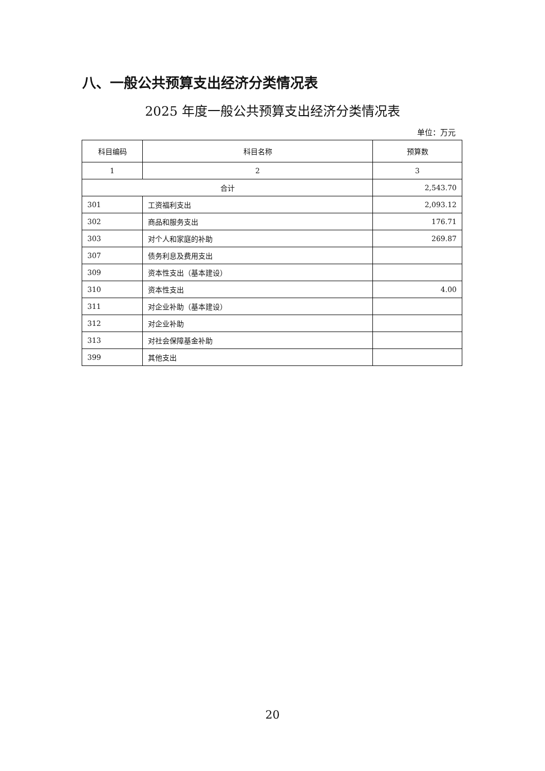八、一般公共预算支出经济分类情况表
2025 年度一般公共预算支出经济分类情况表
单位：万元
| 科目编码 | 科目名称 | 预算数 |
| --- | --- | --- |
| 1 | 2 | 3 |
| 合计 | | 2,543.70 |
| 301 | 工资福利支出 | 2,093.12 |
| 302 | 商品和服务支出 | 176.71 |
| 303 | 对个人和家庭的补助 | 269.87 |
| 307 | 债务利息及费用支出 | |
| 309 | 资本性支出（基本建设） | |
| 310 | 资本性支出 | 4.00 |
| 311 | 对企业补助（基本建设） | |
| 312 | 对企业补助 | |
| 313 | 对社会保障基金补助 | |
| 399 | 其他支出 | |
20